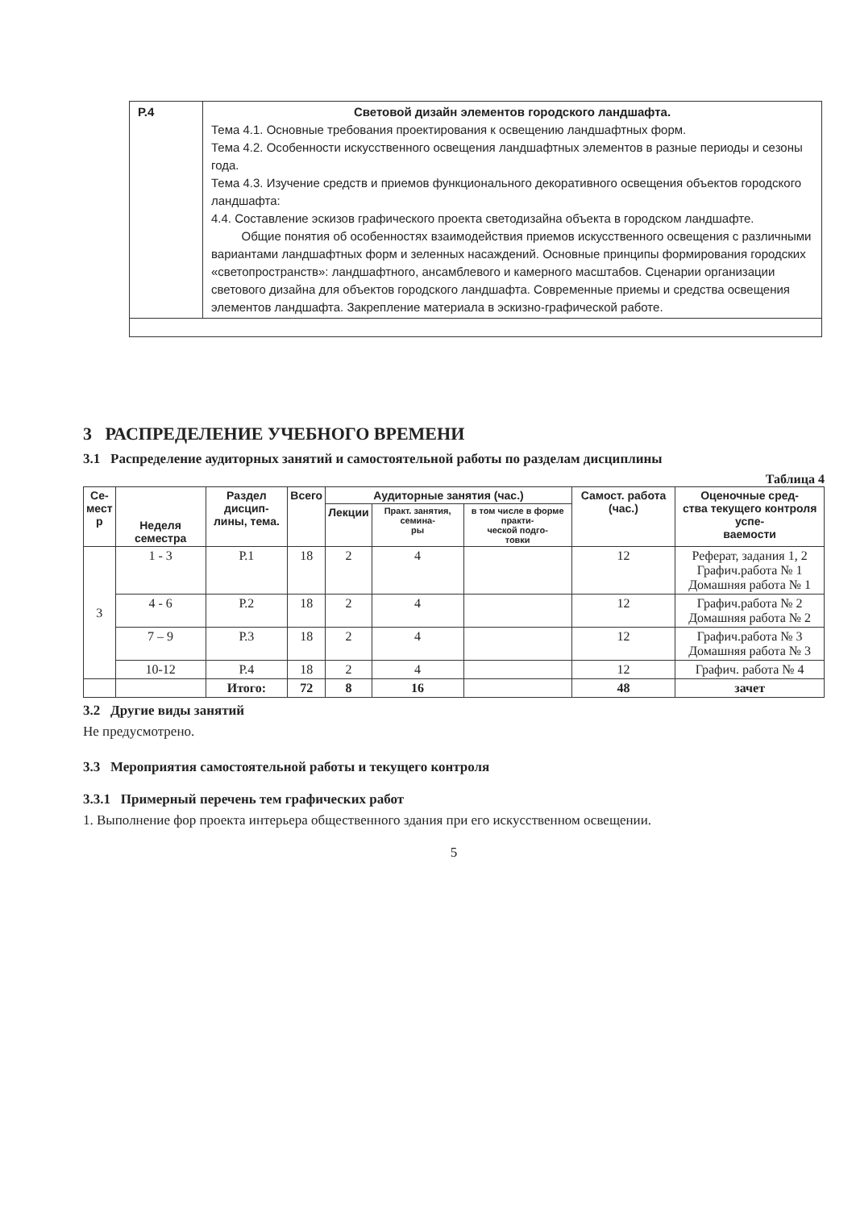| Р.4 | Световой дизайн элементов городского ландшафта. Тема 4.1. Основные требования проектирования к освещению ландшафтных форм. Тема 4.2. Особенности искусственного освещения ландшафтных элементов в разные периоды и сезоны года. Тема 4.3. Изучение средств и приемов функционального декоративного освещения объектов городского ландшафта: 4.4. Составление эскизов графического проекта светодизайна объекта в городском ландшафте. Общие понятия об особенностях взаимодействия приемов искусственного освещения с различными вариантами ландшафтных форм и зеленных насаждений. Основные принципы формирования городских «светопространств»: ландшафтного, ансамблевого и камерного масштабов. Сценарии организации светового дизайна для объектов городского ландшафта. Современные приемы и средства освещения элементов ландшафта. Закрепление материала в эскизно-графической работе. |
3 РАСПРЕДЕЛЕНИЕ УЧЕБНОГО ВРЕМЕНИ
3.1 Распределение аудиторных занятий и самостоятельной работы по разделам дисциплины
Таблица 4
| Се- мест р | Неделя семестра | Раздел дисцип- лины, тема. | Всего | Аудиторные занятия (час.) | | | Самост. работа (час.) | Оценочные сред- ства текущего контроля успе- ваемости |
| --- | --- | --- | --- | --- | --- | --- | --- | --- |
| | | | | Лекции | Практ. занятия, семина- ры | в том числе в форме практи- ческой подго- товки | | |
| 3 | 1 - 3 | Р.1 | 18 | 2 | 4 | | 12 | Реферат, задания 1, 2 Графич.работа № 1 Домашняя работа № 1 |
| | 4 - 6 | Р.2 | 18 | 2 | 4 | | 12 | Графич.работа № 2 Домашняя работа № 2 |
| | 7 – 9 | Р.3 | 18 | 2 | 4 | | 12 | Графич.работа № 3 Домашняя работа № 3 |
| | 10-12 | Р.4 | 18 | 2 | 4 | | 12 | Графич. работа № 4 |
| | | Итого: | 72 | 8 | 16 | | 48 | зачет |
3.2 Другие виды занятий
Не предусмотрено.
3.3 Мероприятия самостоятельной работы и текущего контроля
3.3.1 Примерный перечень тем графических работ
1. Выполнение фор проекта интерьера общественного здания при его искусственном освещении.
5